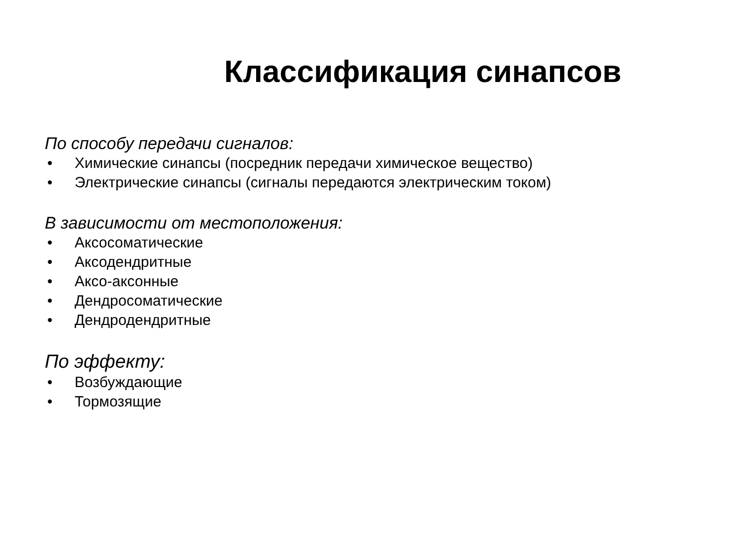Классификация синапсов
По способу передачи сигналов:
• Химические синапсы (посредник передачи химическое вещество)
• Электрические синапсы (сигналы передаются электрическим током)
В зависимости от местоположения:
• Аксосоматические
• Аксодендритные
• Аксо-аксонные
• Дендросоматические
• Дендродендритные
По эффекту:
• Возбуждающие
• Тормозящие